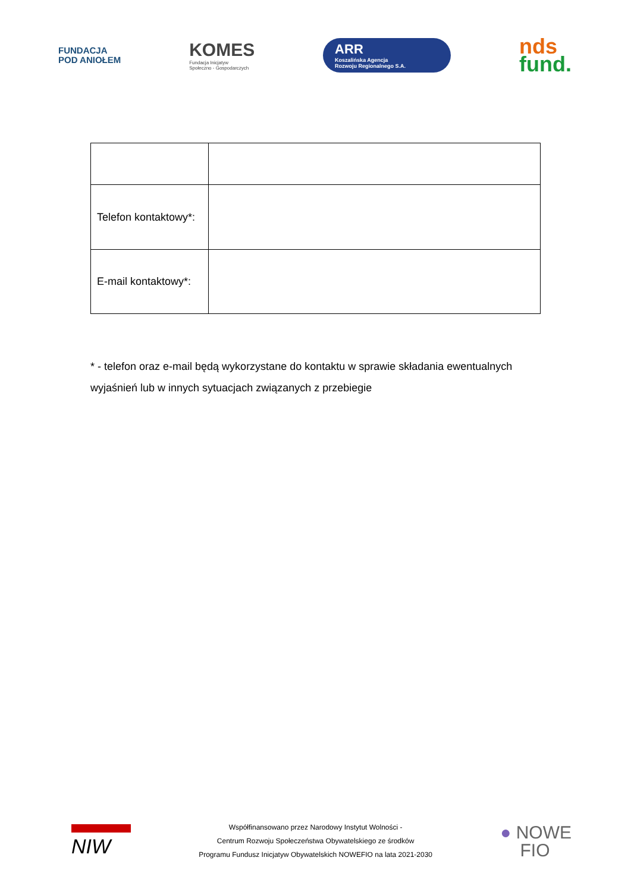FUNDACJA
POD ANIOŁEM
KOMES
Fundacja Inicjatyw
Społeczno - Gospodarczych
ARR
Koszalińska Agencja
Rozwoju Regionalnego S.A.
nds
fund.
| Telefon kontaktowy*: | |
| E-mail kontaktowy*: | |
* - telefon oraz e-mail będą wykorzystane do kontaktu w sprawie składania ewentualnych wyjaśnień lub w innych sytuacjach związanych z przebiegie
NIW
Współfinansowano przez Narodowy Instytut Wolności -
Centrum Rozwoju Społeczeństwa Obywatelskiego ze środków
Programu Fundusz Inicjatyw Obywatelskich NOWEFIO na lata 2021-2030
● NOWE
FIO